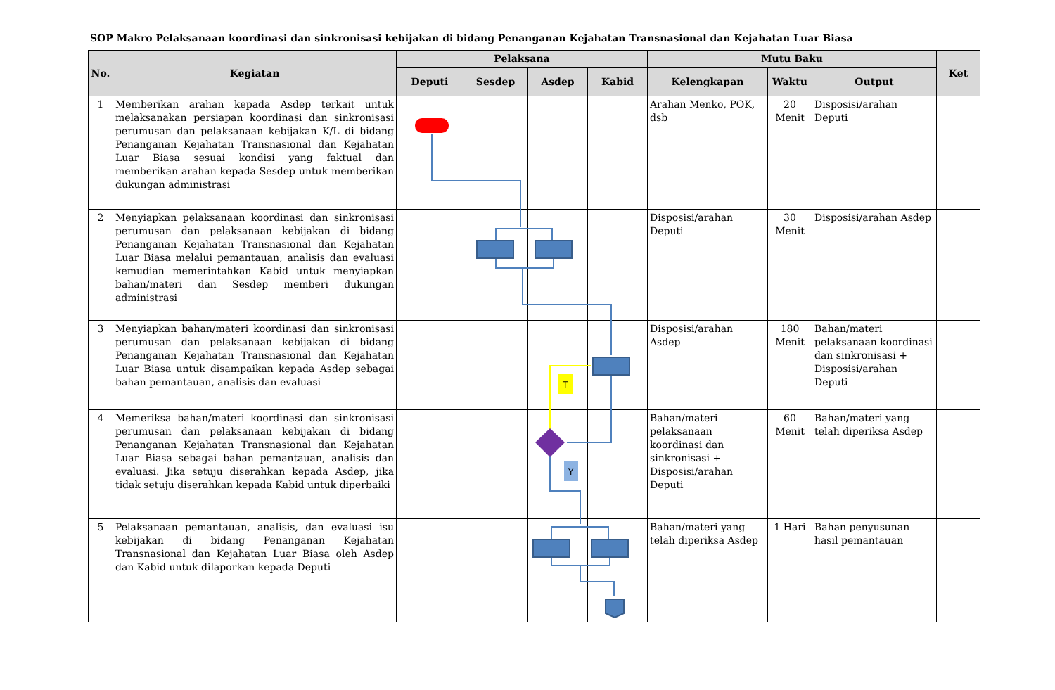SOP Makro Pelaksanaan koordinasi dan sinkronisasi kebijakan di bidang Penanganan Kejahatan Transnasional dan Kejahatan Luar Biasa
| No. | Kegiatan | Pelaksana | | | | Mutu Baku | | | Ket |
| --- | --- | --- | --- | --- | --- | --- | --- | --- | --- |
| | | Deputi | Sesdep | Asdep | Kabid | Kelengkapan | Waktu | Output | |
| 1 | Memberikan arahan kepada Asdep terkait untuk melaksanakan persiapan koordinasi dan sinkronisasi perumusan dan pelaksanaan kebijakan K/L di bidang Penanganan Kejahatan Transnasional dan Kejahatan Luar Biasa sesuai kondisi yang faktual dan memberikan arahan kepada Sesdep untuk memberikan dukungan administrasi | | | | | Arahan Menko, POK, dsb | 20 Menit | Disposisi/arahan Deputi | |
| 2 | Menyiapkan pelaksanaan koordinasi dan sinkronisasi perumusan dan pelaksanaan kebijakan di bidang Penanganan Kejahatan Transnasional dan Kejahatan Luar Biasa melalui pemantauan, analisis dan evaluasi kemudian memerintahkan Kabid untuk menyiapkan bahan/materi dan Sesdep memberi dukungan administrasi | | | | | Disposisi/arahan Deputi | 30 Menit | Disposisi/arahan Asdep | |
| 3 | Menyiapkan bahan/materi koordinasi dan sinkronisasi perumusan dan pelaksanaan kebijakan di bidang Penanganan Kejahatan Transnasional dan Kejahatan Luar Biasa untuk disampaikan kepada Asdep sebagai bahan pemantauan, analisis dan evaluasi | | | | | Disposisi/arahan Asdep | 180 Menit | Bahan/materi pelaksanaan koordinasi dan sinkronisasi + Disposisi/arahan Deputi | |
| 4 | Memeriksa bahan/materi koordinasi dan sinkronisasi perumusan dan pelaksanaan kebijakan di bidang Penanganan Kejahatan Transnasional dan Kejahatan Luar Biasa sebagai bahan pemantauan, analisis dan evaluasi. Jika setuju diserahkan kepada Asdep, jika tidak setuju diserahkan kepada Kabid untuk diperbaiki | | | | | Bahan/materi pelaksanaan koordinasi dan sinkronisasi + Disposisi/arahan Deputi | 60 Menit | Bahan/materi yang telah diperiksa Asdep | |
| 5 | Pelaksanaan pemantauan, analisis, dan evaluasi isu kebijakan di bidang Penanganan Kejahatan Transnasional dan Kejahatan Luar Biasa oleh Asdep dan Kabid untuk dilaporkan kepada Deputi | | | | | Bahan/materi yang telah diperiksa Asdep | 1 Hari | Bahan penyusunan hasil pemantauan | |
T
Y